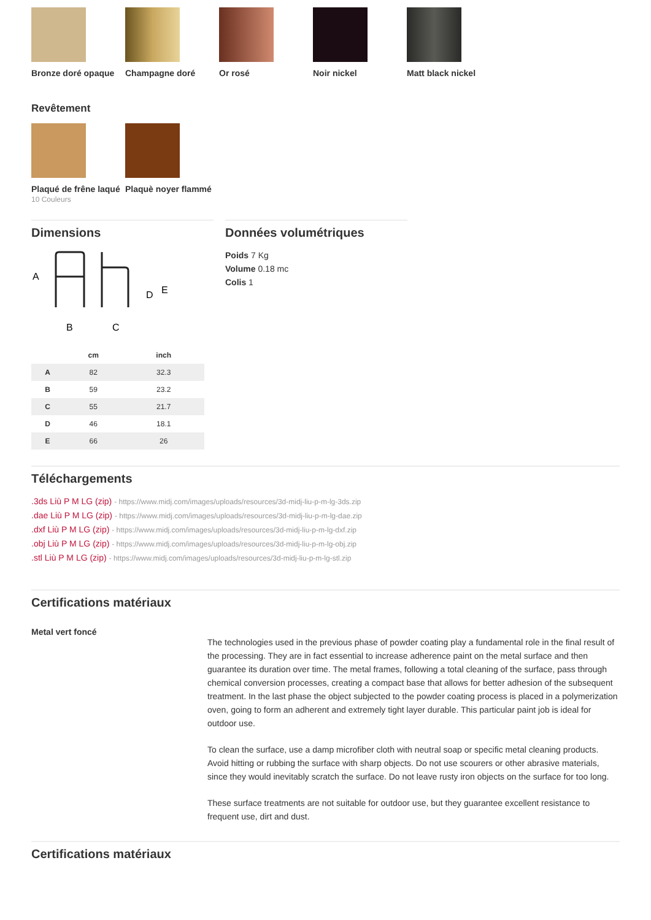Bronze doré opaque Champagne doré Or rosé Noir nickel Matt black nickel
Revêtement
Plaqué de frêne laqué
10 Couleurs
Plaquè noyer flammé
Dimensions
A
B
C
D
E
| | cm | inch |
| --- | --- | --- |
| A | 82 | 32.3 |
| B | 59 | 23.2 |
| C | 55 | 21.7 |
| D | 46 | 18.1 |
| E | 66 | 26 |
Données volumétriques
Poids 7 Kg
Volume 0.18 mc
Colis 1
Téléchargements
.3ds Liù P M LG (zip) - https://www.midj.com/images/uploads/resources/3d-midj-liu-p-m-lg-3ds.zip
.dae Liù P M LG (zip) - https://www.midj.com/images/uploads/resources/3d-midj-liu-p-m-lg-dae.zip
.dxf Liù P M LG (zip) - https://www.midj.com/images/uploads/resources/3d-midj-liu-p-m-lg-dxf.zip
.obj Liù P M LG (zip) - https://www.midj.com/images/uploads/resources/3d-midj-liu-p-m-lg-obj.zip
.stl Liù P M LG (zip) - https://www.midj.com/images/uploads/resources/3d-midj-liu-p-m-lg-stl.zip
Certifications matériaux
Metal vert foncé
The technologies used in the previous phase of powder coating play a fundamental role in the final result of the processing. They are in fact essential to increase adherence paint on the metal surface and then guarantee its duration over time. The metal frames, following a total cleaning of the surface, pass through chemical conversion processes, creating a compact base that allows for better adhesion of the subsequent treatment. In the last phase the object subjected to the powder coating process is placed in a polymerization oven, going to form an adherent and extremely tight layer durable. This particular paint job is ideal for outdoor use.
To clean the surface, use a damp microfiber cloth with neutral soap or specific metal cleaning products. Avoid hitting or rubbing the surface with sharp objects. Do not use scourers or other abrasive materials, since they would inevitably scratch the surface. Do not leave rusty iron objects on the surface for too long.
These surface treatments are not suitable for outdoor use, but they guarantee excellent resistance to frequent use, dirt and dust.
Certifications matériaux